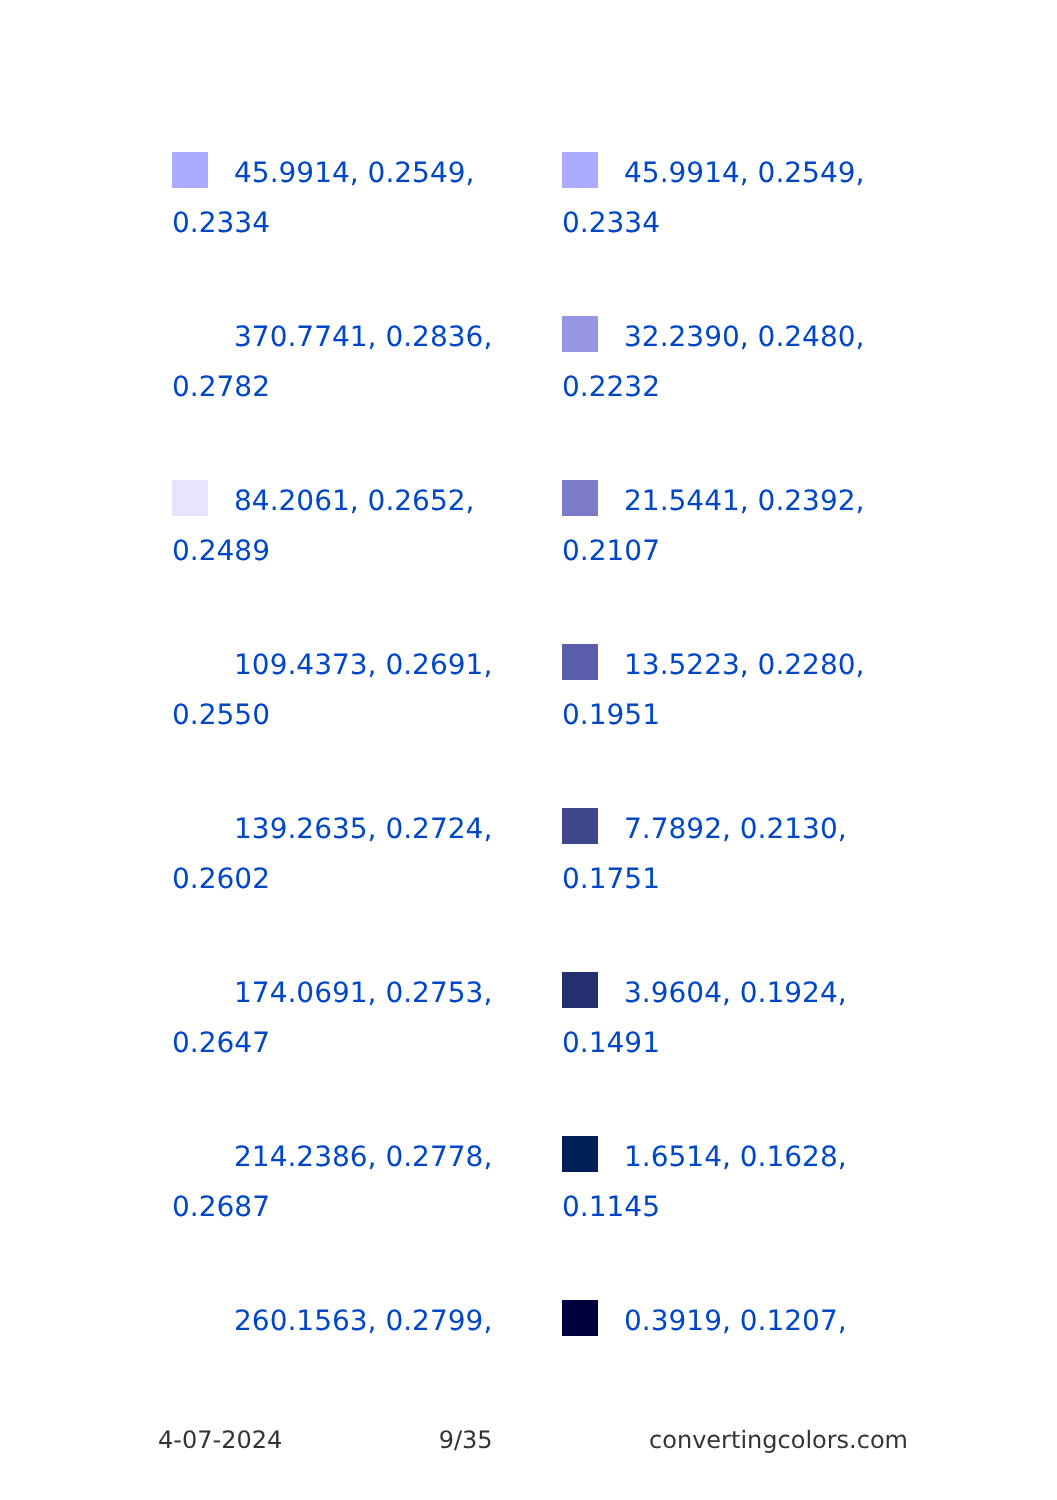| 45.9914, 0.2549, 0.2334 | 45.9914, 0.2549, 0.2334 |
| 370.7741, 0.2836, 0.2782 | 32.2390, 0.2480, 0.2232 |
| 84.2061, 0.2652, 0.2489 | 21.5441, 0.2392, 0.2107 |
| 109.4373, 0.2691, 0.2550 | 13.5223, 0.2280, 0.1951 |
| 139.2635, 0.2724, 0.2602 | 7.7892, 0.2130, 0.1751 |
| 174.0691, 0.2753, 0.2647 | 3.9604, 0.1924, 0.1491 |
| 214.2386, 0.2778, 0.2687 | 1.6514, 0.1628, 0.1145 |
| 260.1563, 0.2799, | 0.3919, 0.1207, |
4-07-2024 9/35 convertingcolors.com